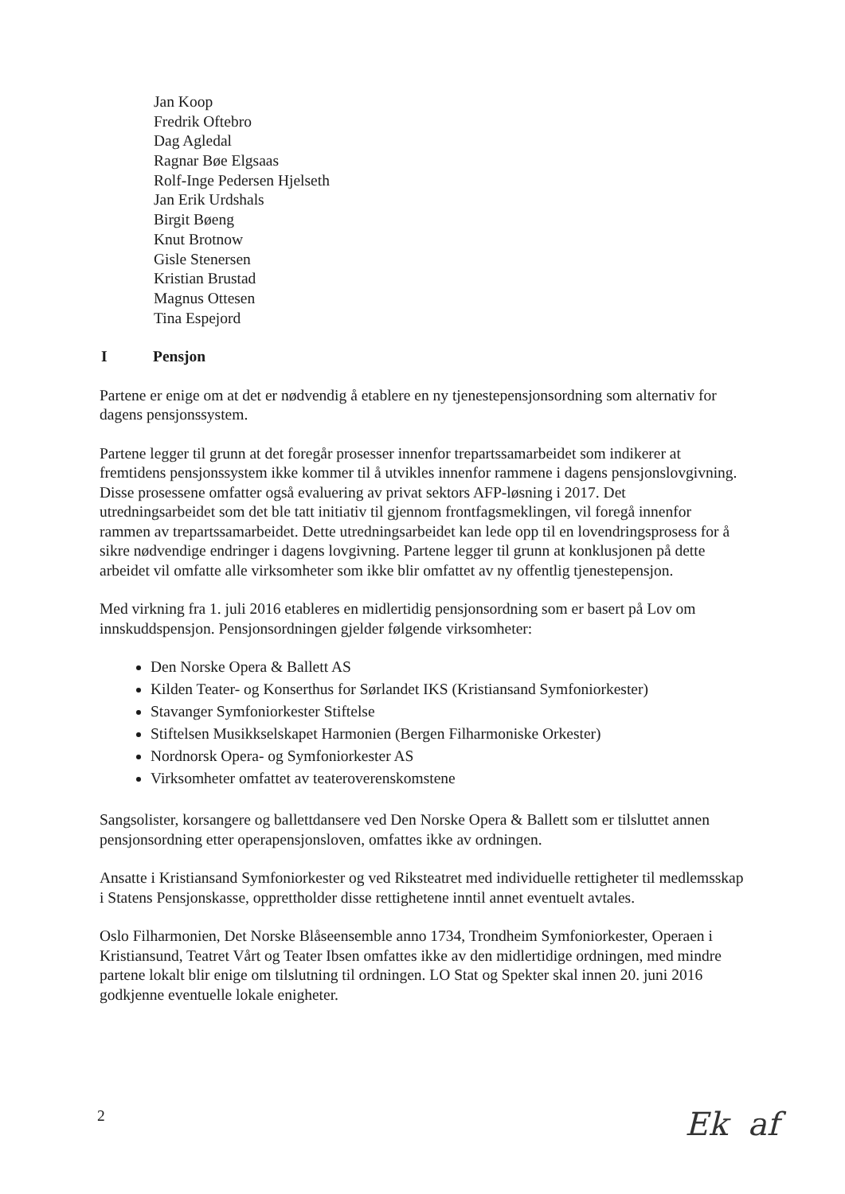Jan Koop
Fredrik Oftebro
Dag Agledal
Ragnar Bøe Elgsaas
Rolf-Inge Pedersen Hjelseth
Jan Erik Urdshals
Birgit Bøeng
Knut Brotnow
Gisle Stenersen
Kristian Brustad
Magnus Ottesen
Tina Espejord
I Pensjon
Partene er enige om at det er nødvendig å etablere en ny tjenestepensjonsordning som alternativ for dagens pensjonssystem.
Partene legger til grunn at det foregår prosesser innenfor trepartssamarbeidet som indikerer at fremtidens pensjonssystem ikke kommer til å utvikles innenfor rammene i dagens pensjonslovgivning. Disse prosessene omfatter også evaluering av privat sektors AFP-løsning i 2017. Det utredningsarbeidet som det ble tatt initiativ til gjennom frontfagsmeklingen, vil foregå innenfor rammen av trepartssamarbeidet. Dette utredningsarbeidet kan lede opp til en lovendringsprosess for å sikre nødvendige endringer i dagens lovgivning. Partene legger til grunn at konklusjonen på dette arbeidet vil omfatte alle virksomheter som ikke blir omfattet av ny offentlig tjenestepensjon.
Med virkning fra 1. juli 2016 etableres en midlertidig pensjonsordning som er basert på Lov om innskuddspensjon. Pensjonsordningen gjelder følgende virksomheter:
Den Norske Opera & Ballett AS
Kilden Teater- og Konserthus for Sørlandet IKS (Kristiansand Symfoniorkester)
Stavanger Symfoniorkester Stiftelse
Stiftelsen Musikkselskapet Harmonien (Bergen Filharmoniske Orkester)
Nordnorsk Opera- og Symfoniorkester AS
Virksomheter omfattet av teateroverenskomstene
Sangsolister, korsangere og ballettdansere ved Den Norske Opera & Ballett som er tilsluttet annen pensjonsordning etter operapensjonsloven, omfattes ikke av ordningen.
Ansatte i Kristiansand Symfoniorkester og ved Riksteatret med individuelle rettigheter til medlemsskap i Statens Pensjonskasse, opprettholder disse rettighetene inntil annet eventuelt avtales.
Oslo Filharmonien, Det Norske Blåseensemble anno 1734, Trondheim Symfoniorkester, Operaen i Kristiansund, Teatret Vårt og Teater Ibsen omfattes ikke av den midlertidige ordningen, med mindre partene lokalt blir enige om tilslutning til ordningen. LO Stat og Spekter skal innen 20. juni 2016 godkjenne eventuelle lokale enigheter.
2 Ek af